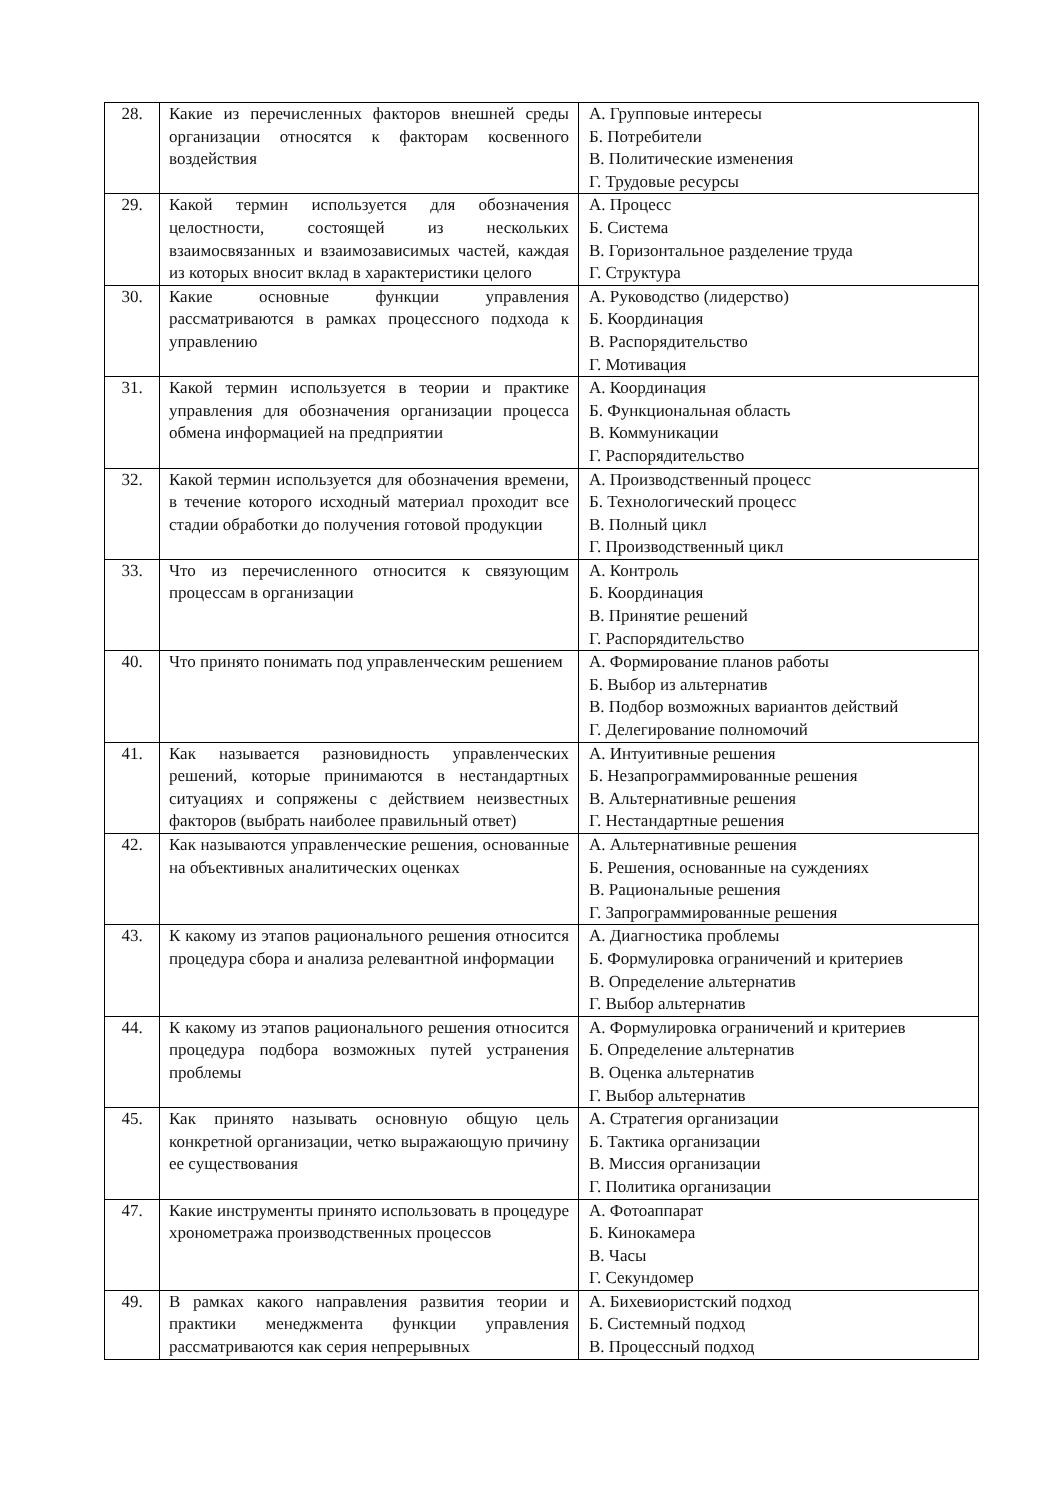| 28. | Какие из перечисленных факторов внешней среды организации относятся к факторам косвенного воздействия | А. Групповые интересы Б. Потребители В. Политические изменения Г. Трудовые ресурсы |
| 29. | Какой термин используется для обозначения целостности, состоящей из нескольких взаимосвязанных и взаимозависимых частей, каждая из которых вносит вклад в характеристики целого | А. Процесс Б. Система В. Горизонтальное разделение труда Г. Структура |
| 30. | Какие основные функции управления рассматриваются в рамках процессного подхода к управлению | А. Руководство (лидерство) Б. Координация В. Распорядительство Г. Мотивация |
| 31. | Какой термин используется в теории и практике управления для обозначения организации процесса обмена информацией на предприятии | А. Координация Б. Функциональная область В. Коммуникации Г. Распорядительство |
| 32. | Какой термин используется для обозначения времени, в течение которого исходный материал проходит все стадии обработки до получения готовой продукции | А. Производственный процесс Б. Технологический процесс В. Полный цикл Г. Производственный цикл |
| 33. | Что из перечисленного относится к связующим процессам в организации | А. Контроль Б. Координация В. Принятие решений Г. Распорядительство |
| 40. | Что принято понимать под управленческим решением | А. Формирование планов работы Б. Выбор из альтернатив В. Подбор возможных вариантов действий Г. Делегирование полномочий |
| 41. | Как называется разновидность управленческих решений, которые принимаются в нестандартных ситуациях и сопряжены с действием неизвестных факторов (выбрать наиболее правильный ответ) | А. Интуитивные решения Б. Незапрограммированные решения В. Альтернативные решения Г. Нестандартные решения |
| 42. | Как называются управленческие решения, основанные на объективных аналитических оценках | А. Альтернативные решения Б. Решения, основанные на суждениях В. Рациональные решения Г. Запрограммированные решения |
| 43. | К какому из этапов рационального решения относится процедура сбора и анализа релевантной информации | А. Диагностика проблемы Б. Формулировка ограничений и критериев В. Определение альтернатив Г. Выбор альтернатив |
| 44. | К какому из этапов рационального решения относится процедура подбора возможных путей устранения проблемы | А. Формулировка ограничений и критериев Б. Определение альтернатив В. Оценка альтернатив Г. Выбор альтернатив |
| 45. | Как принято называть основную общую цель конкретной организации, четко выражающую причину ее существования | А. Стратегия организации Б. Тактика организации В. Миссия организации Г. Политика организации |
| 47. | Какие инструменты принято использовать в процедуре хронометража производственных процессов | А. Фотоаппарат Б. Кинокамера В. Часы Г. Секундомер |
| 49. | В рамках какого направления развития теории и практики менеджмента функции управления рассматриваются как серия непрерывных | А. Бихевиористский подход Б. Системный подход В. Процессный подход |